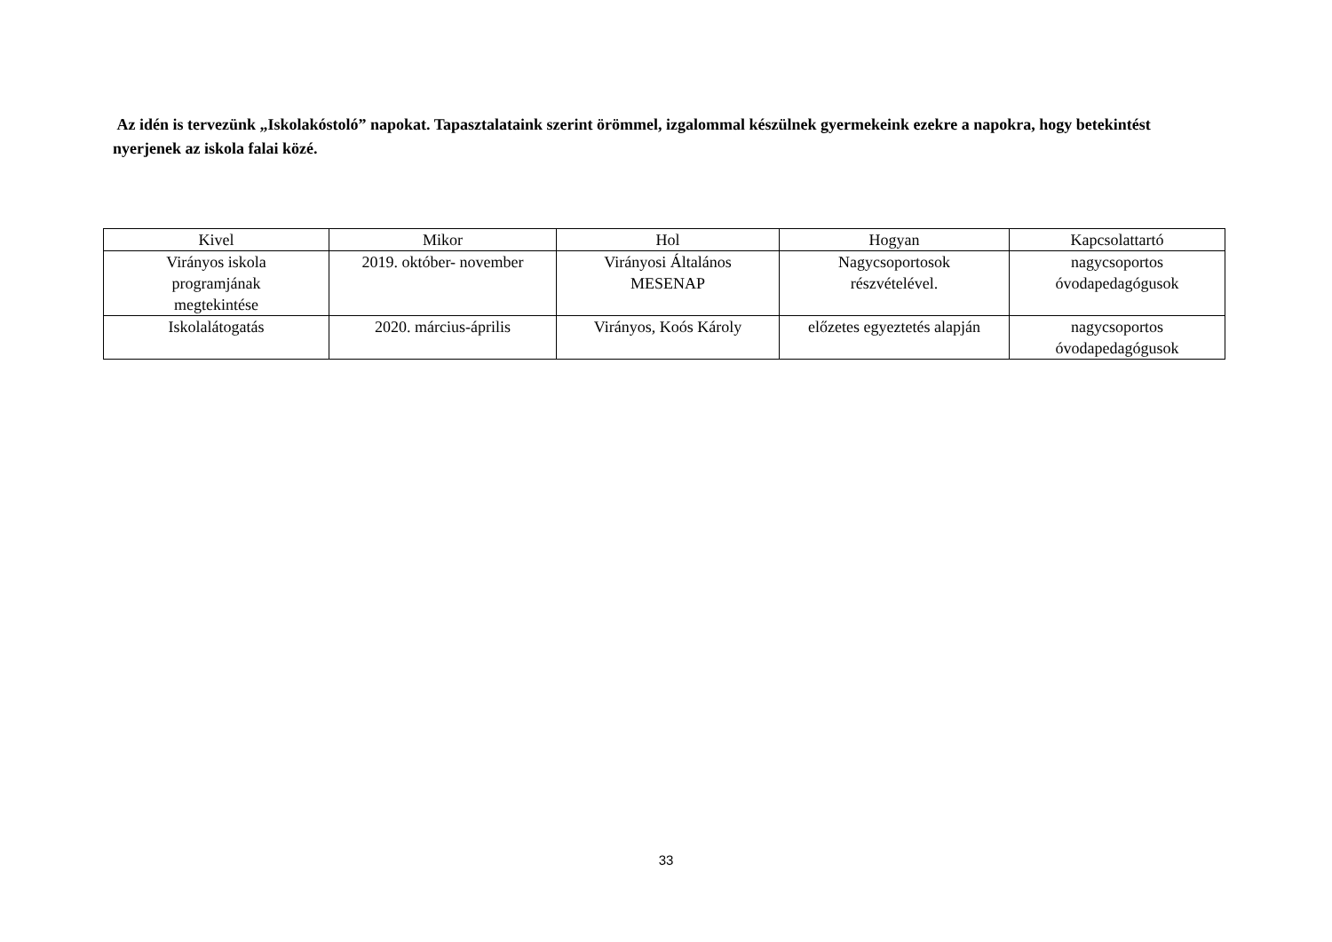Az idén is tervezünk „Iskolakóstoló” napokat. Tapasztalataink szerint örömmel, izgalommal készülnek gyermekeink ezekre a napokra, hogy betekintést nyerjenek az iskola falai közé.
| Kivel | Mikor | Hol | Hogyan | Kapcsolattartó |
| --- | --- | --- | --- | --- |
| Virányos iskola programjának megtekintése | 2019. október- november | Virányosi Általános MESENAP | Nagycsoportosok részvételével. | nagycsoportos óvodapedagógusok |
| Iskolalátogatás | 2020. március-április | Virányos, Koós Károly | előzetes egyeztetés alapján | nagycsoportos óvodapedagógusok |
33